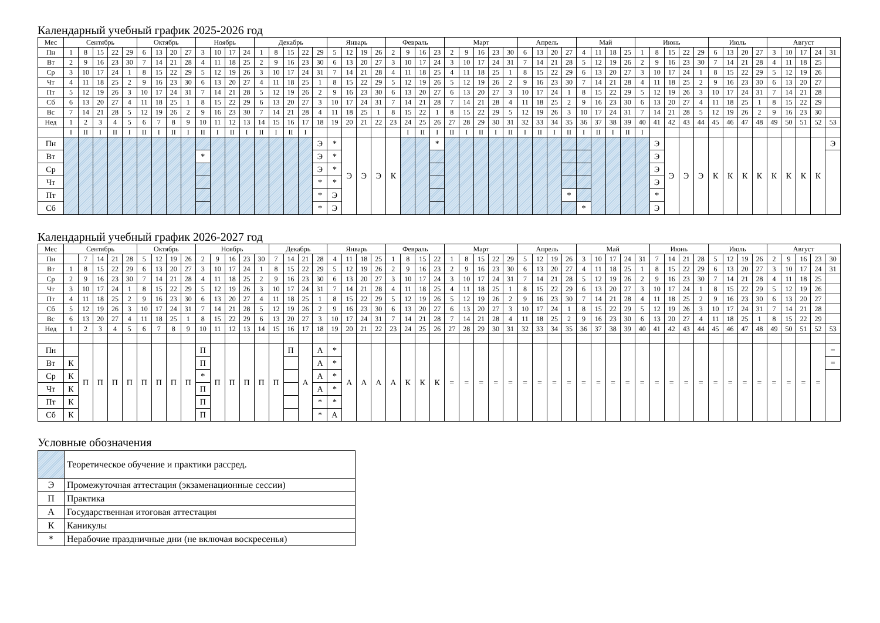Календарный учебный график 2025-2026 год
| Мес | Сентябрь | | | | | Октябрь | | | | Ноябрь | | | | Декабрь | | | | | Январь | | | | Февраль | | | | Март | | | | | Апрель | | | | Май | | | | Июнь | | | | | Июль | | | | Август | | | | |
| --- | --- | --- | --- | --- | --- | --- | --- | --- | --- | --- | --- | --- | --- | --- | --- | --- | --- | --- | --- | --- | --- | --- | --- | --- | --- | --- | --- | --- | --- | --- | --- | --- | --- | --- | --- | --- | --- | --- | --- | --- | --- | --- | --- | --- | --- | --- | --- | --- | --- | --- | --- | --- | --- |
| Пн | 1 | 8 | 15 | 22 | 29 | 6 | 13 | 20 | 27 | 3 | 10 | 17 | 24 | 1 | 8 | 15 | 22 | 29 | 5 | 12 | 19 | 26 | 2 | 9 | 16 | 23 | 2 | 9 | 16 | 23 | 30 | 6 | 13 | 20 | 27 | 4 | 11 | 18 | 25 | 1 | 8 | 15 | 22 | 29 | 6 | 13 | 20 | 27 | 3 | 10 | 17 | 24 | 31 |
| Вт | 2 | 9 | 16 | 23 | 30 | 7 | 14 | 21 | 28 | 4 | 11 | 18 | 25 | 2 | 9 | 16 | 23 | 30 | 6 | 13 | 20 | 27 | 3 | 10 | 17 | 24 | 3 | 10 | 17 | 24 | 31 | 7 | 14 | 21 | 28 | 5 | 12 | 19 | 26 | 2 | 9 | 16 | 23 | 30 | 7 | 14 | 21 | 28 | 4 | 11 | 18 | 25 | |
| Ср | 3 | 10 | 17 | 24 | 1 | 8 | 15 | 22 | 29 | 5 | 12 | 19 | 26 | 3 | 10 | 17 | 24 | 31 | 7 | 14 | 21 | 28 | 4 | 11 | 18 | 25 | 4 | 11 | 18 | 25 | 1 | 8 | 15 | 22 | 29 | 6 | 13 | 20 | 27 | 3 | 10 | 17 | 24 | 1 | 8 | 15 | 22 | 29 | 5 | 12 | 19 | 26 | |
| Чт | 4 | 11 | 18 | 25 | 2 | 9 | 16 | 23 | 30 | 6 | 13 | 20 | 27 | 4 | 11 | 18 | 25 | 1 | 8 | 15 | 22 | 29 | 5 | 12 | 19 | 26 | 5 | 12 | 19 | 26 | 2 | 9 | 16 | 23 | 30 | 7 | 14 | 21 | 28 | 4 | 11 | 18 | 25 | 2 | 9 | 16 | 23 | 30 | 6 | 13 | 20 | 27 | |
| Пт | 5 | 12 | 19 | 26 | 3 | 10 | 17 | 24 | 31 | 7 | 14 | 21 | 28 | 5 | 12 | 19 | 26 | 2 | 9 | 16 | 23 | 30 | 6 | 13 | 20 | 27 | 6 | 13 | 20 | 27 | 3 | 10 | 17 | 24 | 1 | 8 | 15 | 22 | 29 | 5 | 12 | 19 | 26 | 3 | 10 | 17 | 24 | 31 | 7 | 14 | 21 | 28 | |
| Сб | 6 | 13 | 20 | 27 | 4 | 11 | 18 | 25 | 1 | 8 | 15 | 22 | 29 | 6 | 13 | 20 | 27 | 3 | 10 | 17 | 24 | 31 | 7 | 14 | 21 | 28 | 7 | 14 | 21 | 28 | 4 | 11 | 18 | 25 | 2 | 9 | 16 | 23 | 30 | 6 | 13 | 20 | 27 | 4 | 11 | 18 | 25 | 1 | 8 | 15 | 22 | 29 | |
| Вс | 7 | 14 | 21 | 28 | 5 | 12 | 19 | 26 | 2 | 9 | 16 | 23 | 30 | 7 | 14 | 21 | 28 | 4 | 11 | 18 | 25 | 1 | 8 | 15 | 22 | 1 | 8 | 15 | 22 | 29 | 5 | 12 | 19 | 26 | 3 | 10 | 17 | 24 | 31 | 7 | 14 | 21 | 28 | 5 | 12 | 19 | 26 | 2 | 9 | 16 | 23 | 30 | |
| Нед | 1 | 2 | 3 | 4 | 5 | 6 | 7 | 8 | 9 | 10 | 11 | 12 | 13 | 14 | 15 | 16 | 17 | 18 | 19 | 20 | 21 | 22 | 23 | 24 | 25 | 26 | 27 | 28 | 29 | 30 | 31 | 32 | 33 | 34 | 35 | 36 | 37 | 38 | 39 | 40 | 41 | 42 | 43 | 44 | 45 | 46 | 47 | 48 | 49 | 50 | 51 | 52 | 53 |
| | I | II | I | II | I | II | I | II | I | II | I | II | I | II | I | II | I | | | | | | | I | II | I | II | I | II | I | II | I | II | I | II | I | II | I | II | I | | | | | | | | | | | | | |
| Пн | | | | | | | | | | | | | | | | | | Э | * | Э | Э | Э | К | | | * | | | | | | | | | | | | | | | Э | Э | Э | Э | К | К | К | К | К | К | К | К | Э |
| Вт | | | | | | | | | | * | | | | | | | | Э | * | | | | | | | | | | | | | | | | | | | | | | Э | | | | | | | | | | | | |
| Ср | | | | | | | | | | | | | | | | | | Э | * | | | | | | | | | | | | | | | | | | | | | | Э | | | | | | | | | | | | |
| Чт | | | | | | | | | | | | | | | | | | * | * | | | | | | | | | | | | | | | | | | | | | | Э | | | | | | | | | | | | |
| Пт | | | | | | | | | | | | | | | | | | * | Э | | | | | | | | | | | | | | | | * | | | | | | * | | | | | | | | | | | | |
| Сб | | | | | | | | | | | | | | | | | | * | Э | | | | | | | | | | | | | | | | | * | | | | | Э | | | | | | | | | | | | |
Календарный учебный график 2026-2027 год
| Мес | Сентябрь | | | | | Октябрь | | | | Ноябрь | | | | | Декабрь | | | | Январь | | | | Февраль | | | | Март | | | | | Апрель | | | | Май | | | | | Июнь | | | | Июль | | | | Август | | | | |
| --- | --- | --- | --- | --- | --- | --- | --- | --- | --- | --- | --- | --- | --- | --- | --- | --- | --- | --- | --- | --- | --- | --- | --- | --- | --- | --- | --- | --- | --- | --- | --- | --- | --- | --- | --- | --- | --- | --- | --- | --- | --- | --- | --- | --- | --- | --- | --- | --- | --- | --- | --- | --- | --- |
| Пн | | 7 | 14 | 21 | 28 | 5 | 12 | 19 | 26 | 2 | 9 | 16 | 23 | 30 | 7 | 14 | 21 | 28 | 4 | 11 | 18 | 25 | 1 | 8 | 15 | 22 | 1 | 8 | 15 | 22 | 29 | 5 | 12 | 19 | 26 | 3 | 10 | 17 | 24 | 31 | 7 | 14 | 21 | 28 | 5 | 12 | 19 | 26 | 2 | 9 | 16 | 23 | 30 |
| Вт | 1 | 8 | 15 | 22 | 29 | 6 | 13 | 20 | 27 | 3 | 10 | 17 | 24 | 1 | 8 | 15 | 22 | 29 | 5 | 12 | 19 | 26 | 2 | 9 | 16 | 23 | 2 | 9 | 16 | 23 | 30 | 6 | 13 | 20 | 27 | 4 | 11 | 18 | 25 | 1 | 8 | 15 | 22 | 29 | 6 | 13 | 20 | 27 | 3 | 10 | 17 | 24 | 31 |
| Ср | 2 | 9 | 16 | 23 | 30 | 7 | 14 | 21 | 28 | 4 | 11 | 18 | 25 | 2 | 9 | 16 | 23 | 30 | 6 | 13 | 20 | 27 | 3 | 10 | 17 | 24 | 3 | 10 | 17 | 24 | 31 | 7 | 14 | 21 | 28 | 5 | 12 | 19 | 26 | 2 | 9 | 16 | 23 | 30 | 7 | 14 | 21 | 28 | 4 | 11 | 18 | 25 | |
| Чт | 3 | 10 | 17 | 24 | 1 | 8 | 15 | 22 | 29 | 5 | 12 | 19 | 26 | 3 | 10 | 17 | 24 | 31 | 7 | 14 | 21 | 28 | 4 | 11 | 18 | 25 | 4 | 11 | 18 | 25 | 1 | 8 | 15 | 22 | 29 | 6 | 13 | 20 | 27 | 3 | 10 | 17 | 24 | 1 | 8 | 15 | 22 | 29 | 5 | 12 | 19 | 26 | |
| Пт | 4 | 11 | 18 | 25 | 2 | 9 | 16 | 23 | 30 | 6 | 13 | 20 | 27 | 4 | 11 | 18 | 25 | 1 | 8 | 15 | 22 | 29 | 5 | 12 | 19 | 26 | 5 | 12 | 19 | 26 | 2 | 9 | 16 | 23 | 30 | 7 | 14 | 21 | 28 | 4 | 11 | 18 | 25 | 2 | 9 | 16 | 23 | 30 | 6 | 13 | 20 | 27 | |
| Сб | 5 | 12 | 19 | 26 | 3 | 10 | 17 | 24 | 31 | 7 | 14 | 21 | 28 | 5 | 12 | 19 | 26 | 2 | 9 | 16 | 23 | 30 | 6 | 13 | 20 | 27 | 6 | 13 | 20 | 27 | 3 | 10 | 17 | 24 | 1 | 8 | 15 | 22 | 29 | 5 | 12 | 19 | 26 | 3 | 10 | 17 | 24 | 31 | 7 | 14 | 21 | 28 | |
| Вс | 6 | 13 | 20 | 27 | 4 | 11 | 18 | 25 | 1 | 8 | 15 | 22 | 29 | 6 | 13 | 20 | 27 | 3 | 10 | 17 | 24 | 31 | 7 | 14 | 21 | 28 | 7 | 14 | 21 | 28 | 4 | 11 | 18 | 25 | 2 | 9 | 16 | 23 | 30 | 6 | 13 | 20 | 27 | 4 | 11 | 18 | 25 | 1 | 8 | 15 | 22 | 29 | |
| Нед | 1 | 2 | 3 | 4 | 5 | 6 | 7 | 8 | 9 | 10 | 11 | 12 | 13 | 14 | 15 | 16 | 17 | 18 | 19 | 20 | 21 | 22 | 23 | 24 | 25 | 26 | 27 | 28 | 29 | 30 | 31 | 32 | 33 | 34 | 35 | 36 | 37 | 38 | 39 | 40 | 41 | 42 | 43 | 44 | 45 | 46 | 47 | 48 | 49 | 50 | 51 | 52 | 53 |
| Пн | | П | П | П | П | П | П | П | П | П | П | П | П | П | П | П | А | А | * | А | А | А | А | К | К | К | = | = | = | = | = | = | = | = | = | = | = | = | = | = | = | = | = | = | = | = | = | = | = | = | = | = | = |
| Вт | К | | | | | | | | | П | | | | | | | | А | * | | | | | | | | | | | | | | | | | | | | | | | | | | | | | | | | | | = |
| Ср | К | | | | | | | | | * | | | | | | | | А | * | | | | | | | | | | | | | | | | | | | | | | | | | | | | | | | | | | |
| Чт | К | | | | | | | | | П | | | | | | | | А | * | | | | | | | | | | | | | | | | | | | | | | | | | | | | | | | | | | |
| Пт | К | | | | | | | | | П | | | | | | | | * | * | | | | | | | | | | | | | | | | | | | | | | | | | | | | | | | | | | |
| Сб | К | | | | | | | | | П | | | | | | | | * | А | | | | | | | | | | | | | | | | | | | | | | | | | | | | | | | | | | |
Условные обозначения
| | Теоретическое обучение и практики рассред. |
| Э | Промежуточная аттестация (экзаменационные сессии) |
| П | Практика |
| А | Государственная итоговая аттестация |
| К | Каникулы |
| * | Нерабочие праздничные дни (не включая воскресенья) |